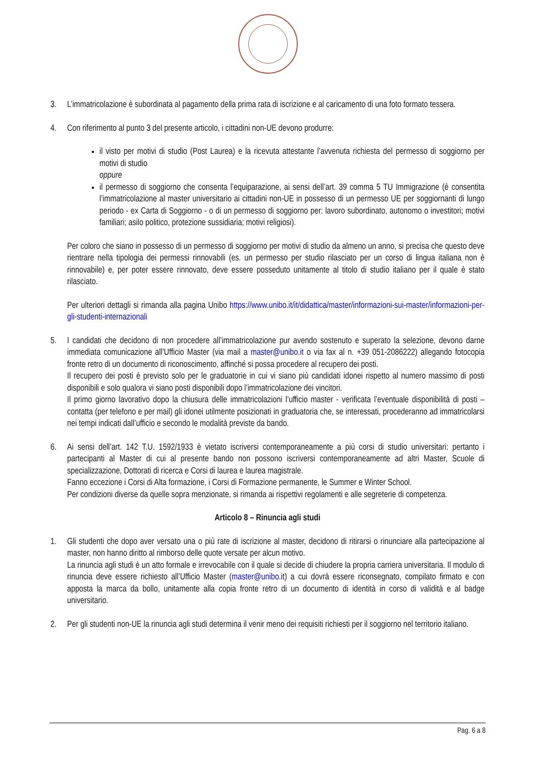3. L’immatricolazione è subordinata al pagamento della prima rata di iscrizione e al caricamento di una foto formato tessera.
4. Con riferimento al punto 3 del presente articolo, i cittadini non-UE devono produrre:
il visto per motivi di studio (Post Laurea) e la ricevuta attestante l’avvenuta richiesta del permesso di soggiorno per motivi di studio
oppure
il permesso di soggiorno che consenta l’equiparazione, ai sensi dell’art. 39 comma 5 TU Immigrazione (è consentita l’immatricolazione al master universitario ai cittadini non-UE in possesso di un permesso UE per soggiornanti di lungo periodo - ex Carta di Soggiorno - o di un permesso di soggiorno per: lavoro subordinato, autonomo o investitori; motivi familiari; asilo politico, protezione sussidiaria; motivi religiosi).
Per coloro che siano in possesso di un permesso di soggiorno per motivi di studio da almeno un anno, si precisa che questo deve rientrare nella tipologia dei permessi rinnovabili (es. un permesso per studio rilasciato per un corso di lingua italiana non è rinnovabile) e, per poter essere rinnovato, deve essere posseduto unitamente al titolo di studio italiano per il quale è stato rilasciato.
Per ulteriori dettagli si rimanda alla pagina Unibo https://www.unibo.it/it/didattica/master/informazioni-sui-master/informazioni-per-gli-studenti-internazionali
5. I candidati che decidono di non procedere all’immatricolazione pur avendo sostenuto e superato la selezione, devono darne immediata comunicazione all’Ufficio Master (via mail a master@unibo.it o via fax al n. +39 051-2086222) allegando fotocopia fronte retro di un documento di riconoscimento, affinché si possa procedere al recupero dei posti.
Il recupero dei posti è previsto solo per le graduatorie in cui vi siano più candidati idonei rispetto al numero massimo di posti disponibili e solo qualora vi siano posti disponibili dopo l’immatricolazione dei vincitori.
Il primo giorno lavorativo dopo la chiusura delle immatricolazioni l’ufficio master - verificata l’eventuale disponibilità di posti – contatta (per telefono e per mail) gli idonei utilmente posizionati in graduatoria che, se interessati, procederanno ad immatricolarsi nei tempi indicati dall’ufficio e secondo le modalità previste da bando.
6. Ai sensi dell’art. 142 T.U. 1592/1933 è vietato iscriversi contemporaneamente a più corsi di studio universitari: pertanto i partecipanti al Master di cui al presente bando non possono iscriversi contemporaneamente ad altri Master, Scuole di specializzazione, Dottorati di ricerca e Corsi di laurea e laurea magistrale.
Fanno eccezione i Corsi di Alta formazione, i Corsi di Formazione permanente, le Summer e Winter School.
Per condizioni diverse da quelle sopra menzionate, si rimanda ai rispettivi regolamenti e alle segreterie di competenza.
Articolo 8 – Rinuncia agli studi
1. Gli studenti che dopo aver versato una o più rate di iscrizione al master, decidono di ritirarsi o rinunciare alla partecipazione al master, non hanno diritto al rimborso delle quote versate per alcun motivo.
La rinuncia agli studi è un atto formale e irrevocabile con il quale si decide di chiudere la propria carriera universitaria. Il modulo di rinuncia deve essere richiesto all’Ufficio Master (master@unibo.it) a cui dovrà essere riconsegnato, compilato firmato e con apposta la marca da bollo, unitamente alla copia fronte retro di un documento di identità in corso di validità e al badge universitario.
2. Per gli studenti non-UE la rinuncia agli studi determina il venir meno dei requisiti richiesti per il soggiorno nel territorio italiano.
Pag. 6 a 8